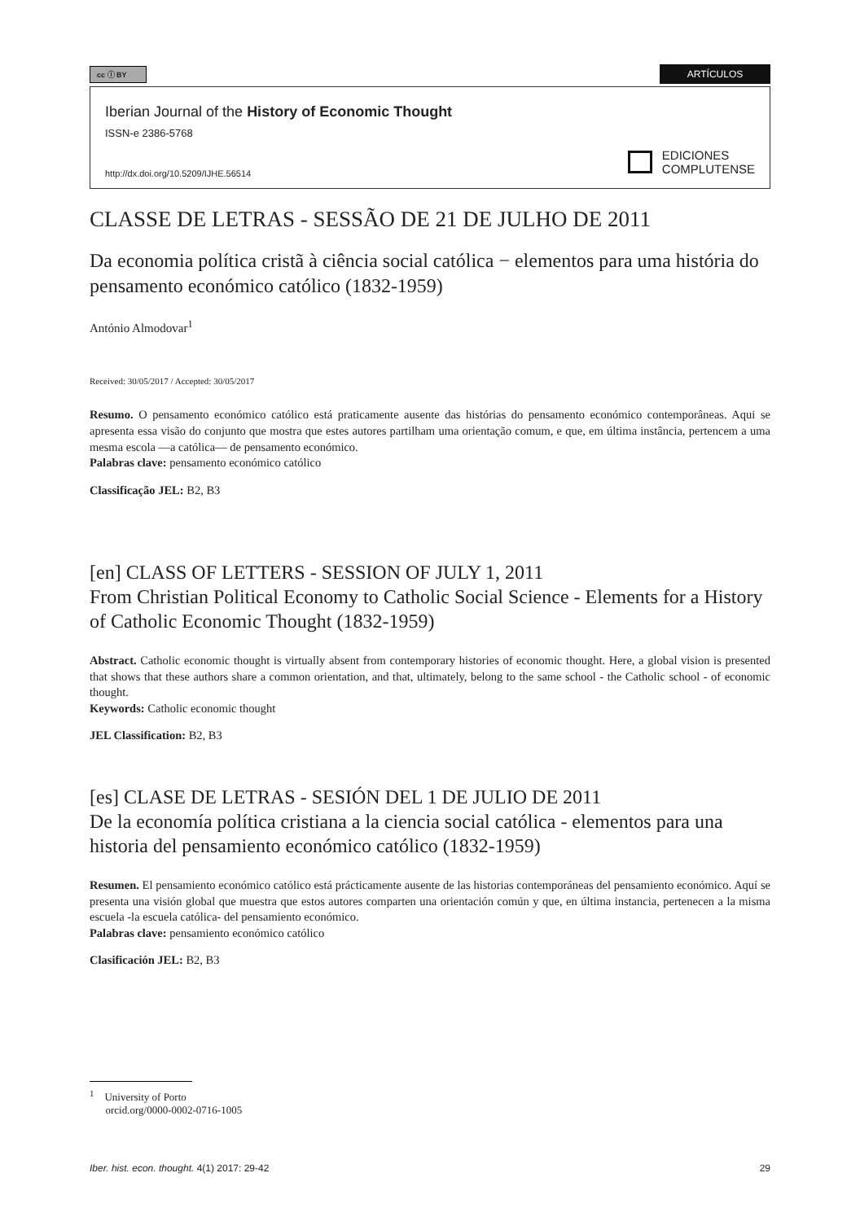cc ⓘ BY
ARTÍCULOS
Iberian Journal of the History of Economic Thought
ISSN-e 2386-5768
http://dx.doi.org/10.5209/IJHE.56514
EDICIONES
COMPLUTENSE
CLASSE DE LETRAS - SESSÃO DE 21 DE JULHO DE 2011
Da economia política cristã à ciência social católica − elementos para uma história do pensamento económico católico (1832-1959)
António Almodovar<sup>1</sup>
Received: 30/05/2017 / Accepted: 30/05/2017
Resumo. O pensamento económico católico está praticamente ausente das histórias do pensamento económico contemporâneas. Aqui se apresenta essa visão do conjunto que mostra que estes autores partilham uma orientação comum, e que, em última instância, pertencem a uma mesma escola —a católica— de pensamento económico.
Palabras clave: pensamento económico católico
Classificação JEL: B2, B3
[en] CLASS OF LETTERS - SESSION OF JULY 1, 2011
From Christian Political Economy to Catholic Social Science - Elements for a History of Catholic Economic Thought (1832-1959)
Abstract. Catholic economic thought is virtually absent from contemporary histories of economic thought. Here, a global vision is presented that shows that these authors share a common orientation, and that, ultimately, belong to the same school - the Catholic school - of economic thought.
Keywords: Catholic economic thought
JEL Classification: B2, B3
[es] CLASE DE LETRAS - SESIÓN DEL 1 DE JULIO DE 2011
De la economía política cristiana a la ciencia social católica - elementos para una historia del pensamiento económico católico (1832-1959)
Resumen. El pensamiento económico católico está prácticamente ausente de las historias contemporáneas del pensamiento económico. Aquí se presenta una visión global que muestra que estos autores comparten una orientación común y que, en última instancia, pertenecen a la misma escuela -la escuela católica- del pensamiento económico.
Palabras clave: pensamiento económico católico
Clasificación JEL: B2, B3
<sup>1</sup> University of Porto
orcid.org/0000-0002-0716-1005
Iber. hist. econ. thought. 4(1) 2017: 29-42 29